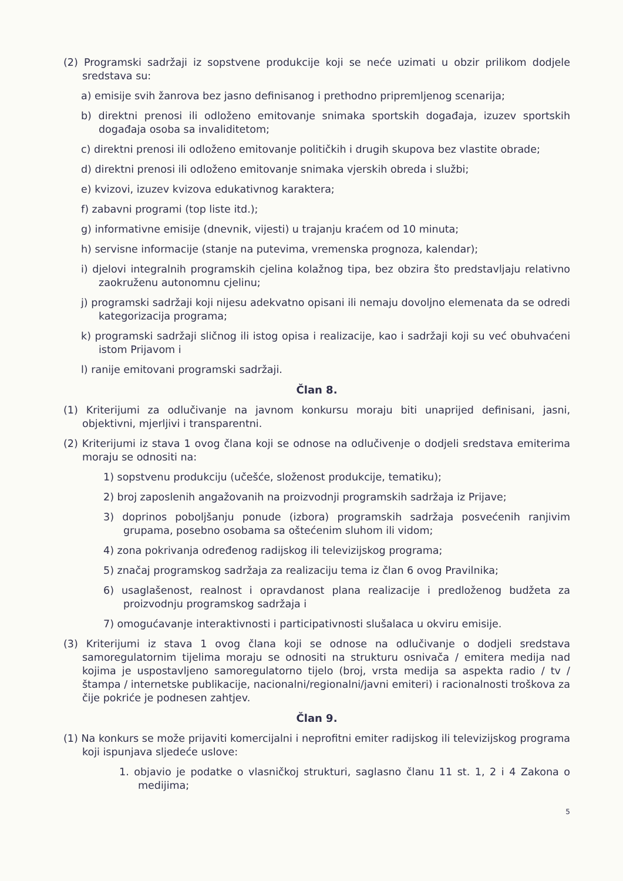(2) Programski sadržaji iz sopstvene produkcije koji se neće uzimati u obzir prilikom dodjele sredstava su:
a) emisije svih žanrova bez jasno definisanog i prethodno pripremljenog scenarija;
b) direktni prenosi ili odloženo emitovanje snimaka sportskih događaja, izuzev sportskih događaja osoba sa invaliditetom;
c) direktni prenosi ili odloženo emitovanje političkih i drugih skupova bez vlastite obrade;
d) direktni prenosi ili odloženo emitovanje snimaka vjerskih obreda i službi;
e) kvizovi, izuzev kvizova edukativnog karaktera;
f) zabavni programi (top liste itd.);
g) informativne emisije (dnevnik, vijesti) u trajanju kraćem od 10 minuta;
h) servisne informacije (stanje na putevima, vremenska prognoza, kalendar);
i) djelovi integralnih programskih cjelina kolažnog tipa, bez obzira što predstavljaju relativno zaokruženu autonomnu cjelinu;
j) programski sadržaji koji nijesu adekvatno opisani ili nemaju dovoljno elemenata da se odredi kategorizacija programa;
k) programski sadržaji sličnog ili istog opisa i realizacije, kao i sadržaji koji su već obuhvaćeni istom Prijavom i
l) ranije emitovani programski sadržaji.
Član 8.
(1) Kriterijumi za odlučivanje na javnom konkursu moraju biti unaprijed definisani, jasni, objektivni, mjerljivi i transparentni.
(2) Kriterijumi iz stava 1 ovog člana koji se odnose na odlučivenje o dodjeli sredstava emiterima moraju se odnositi na:
1) sopstvenu produkciju (učešće, složenost produkcije, tematiku);
2) broj zaposlenih angažovanih na proizvodnji programskih sadržaja iz Prijave;
3) doprinos poboljšanju ponude (izbora) programskih sadržaja posvećenih ranjivim grupama, posebno osobama sa oštećenim sluhom ili vidom;
4) zona pokrivanja određenog radijskog ili televizijskog programa;
5) značaj programskog sadržaja za realizaciju tema iz član 6 ovog Pravilnika;
6) usaglašenost, realnost i opravdanost plana realizacije i predloženog budžeta za proizvodnju programskog sadržaja i
7) omogućavanje interaktivnosti i participativnosti slušalaca u okviru emisije.
(3) Kriterijumi iz stava 1 ovog člana koji se odnose na odlučivanje o dodjeli sredstava samoregulatornim tijelima moraju se odnositi na strukturu osnivača / emitera medija nad kojima je uspostavljeno samoregulatorno tijelo (broj, vrsta medija sa aspekta radio / tv /štampa / internetske publikacije, nacionalni/regionalni/javni emiteri) i racionalnosti troškova za čije pokriće je podnesen zahtjev.
Član 9.
(1) Na konkurs se može prijaviti komercijalni i neprofitni emiter radijskog ili televizijskog programa koji ispunjava sljedeće uslove:
1. objavio je podatke o vlasničkoj strukturi, saglasno članu 11 st. 1, 2 i 4 Zakona o medijima;
5